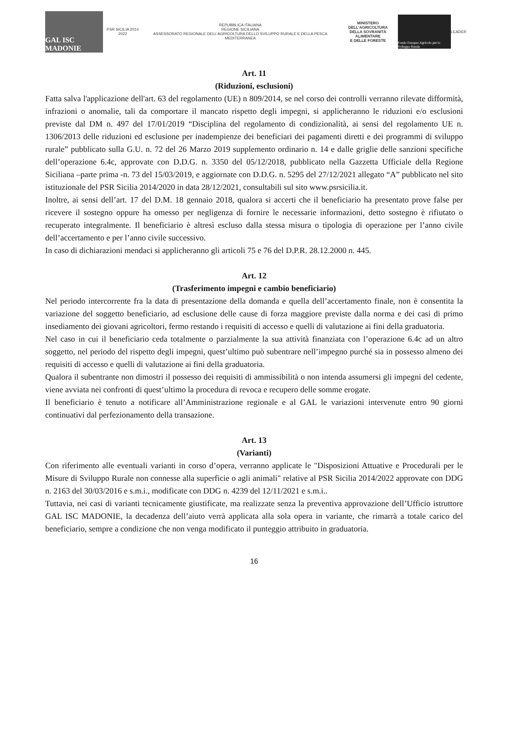GAL ISC MADONIE
PSR SICILIA 2014 2022
REPUBBLICA ITALIANA
REGIONE SICILIANA
ASSESSORATO REGIONALE DELL'AGRICOLTURA DELLO SVILUPPO RURALE E DELLA PESCA MEDITERRANEA
MINISTERO DELL'AGRICOLTURA
DELLA SOVRANITÀ ALIMENTARE
E DELLE FORESTE
Fondo Europeo Agricolo per lo Sviluppo Rurale
LEADER
Art. 11
(Riduzioni, esclusioni)
Fatta salva l'applicazione dell'art. 63 del regolamento (UE) n 809/2014, se nel corso dei controlli verranno rilevate difformità, infrazioni o anomalie, tali da comportare il mancato rispetto degli impegni, si applicheranno le riduzioni e/o esclusioni previste dal DM n. 497 del 17/01/2019 “Disciplina del regolamento di condizionalità, ai sensi del regolamento UE n. 1306/2013 delle riduzioni ed esclusione per inadempienze dei beneficiari dei pagamenti diretti e dei programmi di sviluppo rurale” pubblicato sulla G.U. n. 72 del 26 Marzo 2019 supplemento ordinario n. 14 e dalle griglie delle sanzioni specifiche dell’operazione 6.4c, approvate con D.D.G. n. 3350 del 05/12/2018, pubblicato nella Gazzetta Ufficiale della Regione Siciliana –parte prima -n. 73 del 15/03/2019, e aggiornate con D.D.G. n. 5295 del 27/12/2021 allegato “A” pubblicato nel sito istituzionale del PSR Sicilia 2014/2020 in data 28/12/2021, consultabili sul sito www.psrsicilia.it.
Inoltre, ai sensi dell’art. 17 del D.M. 18 gennaio 2018, qualora si accerti che il beneficiario ha presentato prove false per ricevere il sostegno oppure ha omesso per negligenza di fornire le necessarie informazioni, detto sostegno è rifiutato o recuperato integralmente. Il beneficiario è altresì escluso dalla stessa misura o tipologia di operazione per l’anno civile dell’accertamento e per l’anno civile successivo.
In caso di dichiarazioni mendaci si applicheranno gli articoli 75 e 76 del D.P.R. 28.12.2000 n. 445.
Art. 12
(Trasferimento impegni e cambio beneficiario)
Nel periodo intercorrente fra la data di presentazione della domanda e quella dell’accertamento finale, non è consentita la variazione del soggetto beneficiario, ad esclusione delle cause di forza maggiore previste dalla norma e dei casi di primo insediamento dei giovani agricoltori, fermo restando i requisiti di accesso e quelli di valutazione ai fini della graduatoria.
Nel caso in cui il beneficiario ceda totalmente o parzialmente la sua attività finanziata con l’operazione 6.4c ad un altro soggetto, nel periodo del rispetto degli impegni, quest’ultimo può subentrare nell’impegno purché sia in possesso almeno dei requisiti di accesso e quelli di valutazione ai fini della graduatoria.
Qualora il subentrante non dimostri il possesso dei requisiti di ammissibilità o non intenda assumersi gli impegni del cedente, viene avviata nei confronti di quest’ultimo la procedura di revoca e recupero delle somme erogate.
Il beneficiario è tenuto a notificare all’Amministrazione regionale e al GAL le variazioni intervenute entro 90 giorni continuativi dal perfezionamento della transazione.
Art. 13
(Varianti)
Con riferimento alle eventuali varianti in corso d’opera, verranno applicate le "Disposizioni Attuative e Procedurali per le Misure di Sviluppo Rurale non connesse alla superficie o agli animali" relative al PSR Sicilia 2014/2022 approvate con DDG n. 2163 del 30/03/2016 e s.m.i., modificate con DDG n. 4239 del 12/11/2021 e s.m.i..
Tuttavia, nei casi di varianti tecnicamente giustificate, ma realizzate senza la preventiva approvazione dell’Ufficio istruttore GAL ISC MADONIE, la decadenza dell’aiuto verrà applicata alla sola opera in variante, che rimarrà a totale carico del beneficiario, sempre a condizione che non venga modificato il punteggio attribuito in graduatoria.
16